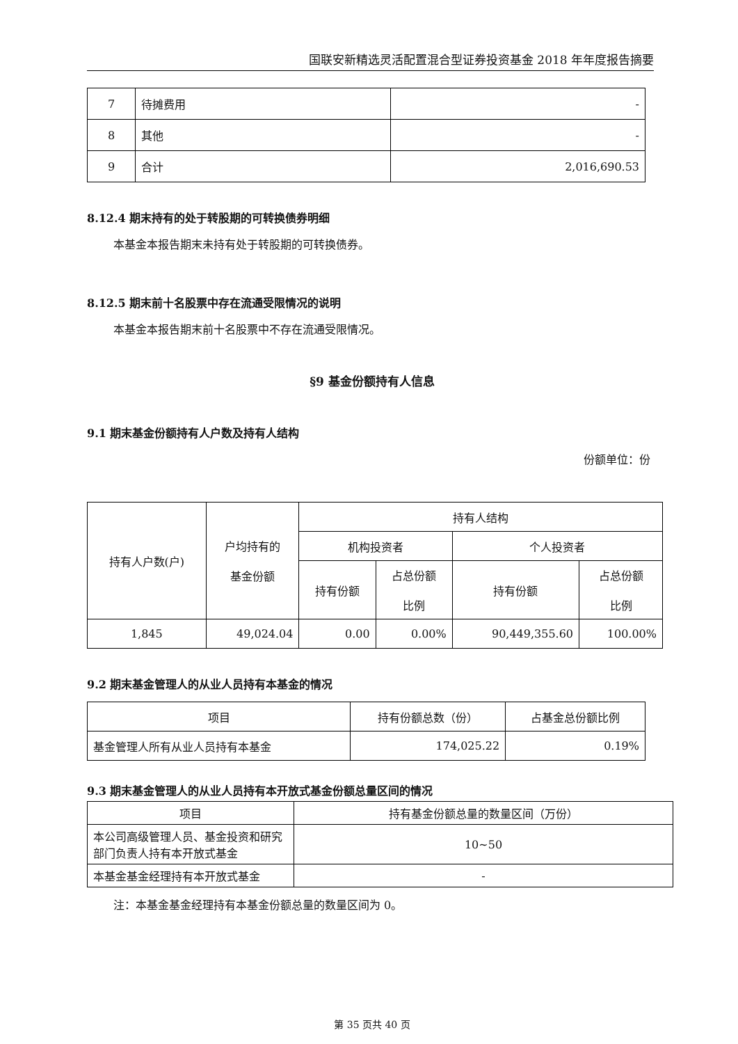国联安新精选灵活配置混合型证券投资基金 2018 年年度报告摘要
| 7 | 待摊费用 | - |
| 8 | 其他 | - |
| 9 | 合计 | 2,016,690.53 |
8.12.4 期末持有的处于转股期的可转换债券明细
本基金本报告期末未持有处于转股期的可转换债券。
8.12.5 期末前十名股票中存在流通受限情况的说明
本基金本报告期末前十名股票中不存在流通受限情况。
§9 基金份额持有人信息
9.1 期末基金份额持有人户数及持有人结构
份额单位：份
| 持有人户数(户) | 户均持有的 基金份额 | 持有人结构 | | | |
| | | 机构投资者 | | 个人投资者 | |
| | | 持有份额 | 占总份额 比例 | 持有份额 | 占总份额 比例 |
| 1,845 | 49,024.04 | 0.00 | 0.00% | 90,449,355.60 | 100.00% |
9.2 期末基金管理人的从业人员持有本基金的情况
| 项目 | 持有份额总数（份） | 占基金总份额比例 |
| 基金管理人所有从业人员持有本基金 | 174,025.22 | 0.19% |
9.3 期末基金管理人的从业人员持有本开放式基金份额总量区间的情况
| 项目 | 持有基金份额总量的数量区间（万份） |
| 本公司高级管理人员、基金投资和研究部门负责人持有本开放式基金 | 10~50 |
| 本基金基金经理持有本开放式基金 | - |
注：本基金基金经理持有本基金份额总量的数量区间为 0。
第 35 页共 40 页